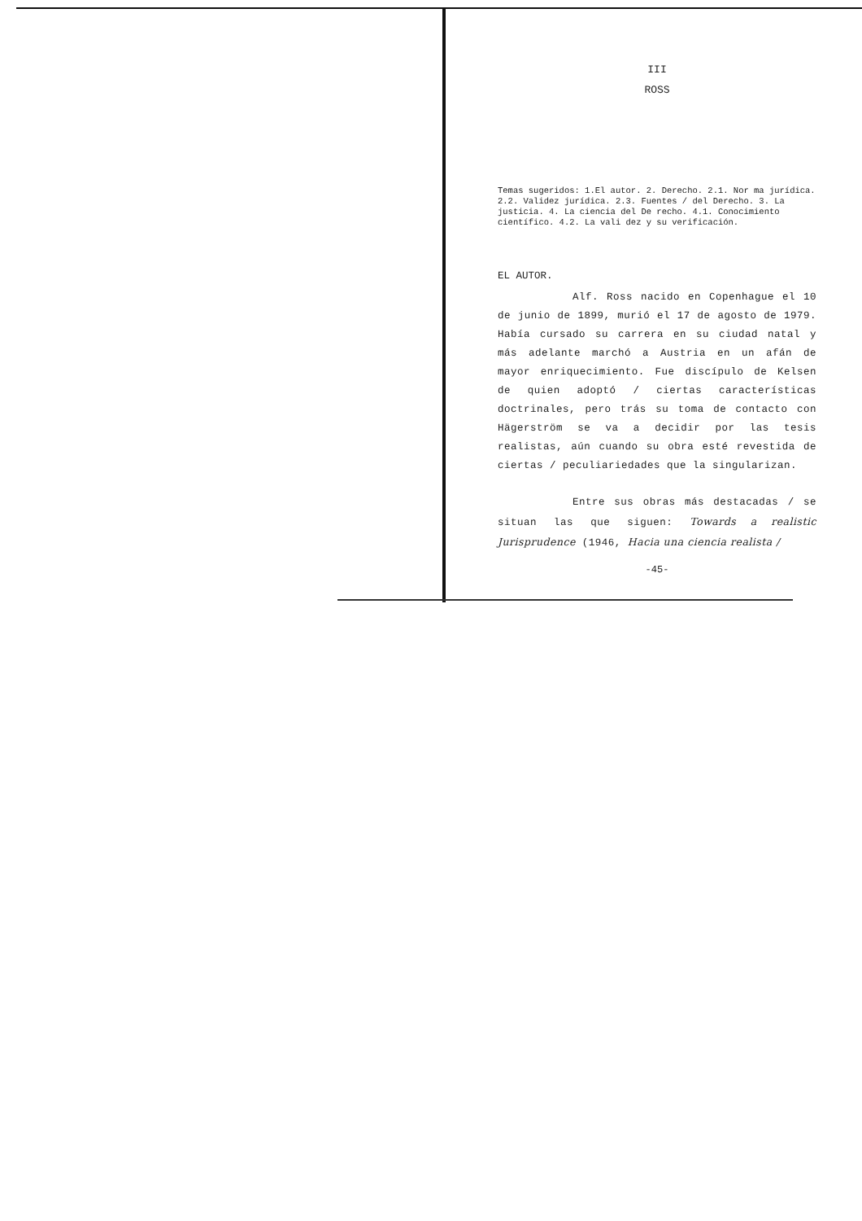III
ROSS
Temas sugeridos: 1.El autor. 2. Derecho. 2.1. Nor ma jurídica. 2.2. Validez jurídica. 2.3. Fuentes / del Derecho. 3. La justicia. 4. La ciencia del De recho. 4.1. Conocimiento científico. 4.2. La vali dez y su verificación.
EL AUTOR.
Alf. Ross nacido en Copenhague el 10 de junio de 1899, murió el 17 de agosto de 1979. Había cursado su carrera en su ciudad natal y más adelante marchó a Austria en un afán de mayor enriquecimiento. Fue discípulo de Kelsen de quien adoptó / ciertas características doctrinales, pero trás su toma de contacto con Hägerström se va a decidir por las tesis realistas, aún cuando su obra esté revestida de ciertas / peculiariedades que la singularizan.
Entre sus obras más destacadas / se situan las que siguen: Towards a realistic Jurisprudence (1946, Hacia una ciencia realista /
-45-